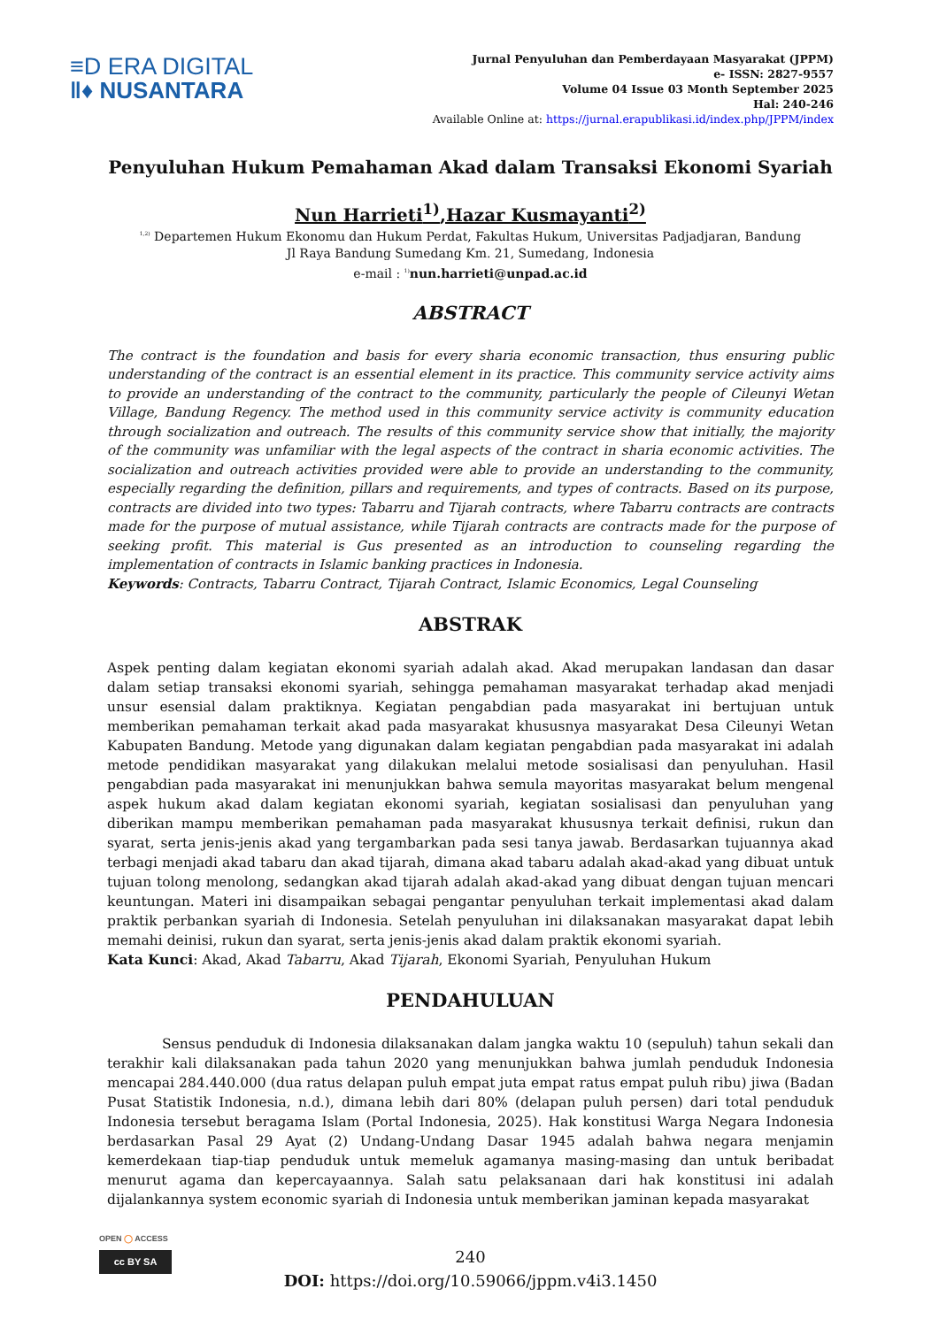≡D ERA DIGITAL
‖♦ NUSANTARA
Jurnal Penyuluhan dan Pemberdayaan Masyarakat (JPPM)
e- ISSN: 2827-9557
Volume 04 Issue 03 Month September 2025
Hal: 240-246
Available Online at: https://jurnal.erapublikasi.id/index.php/JPPM/index
Penyuluhan Hukum Pemahaman Akad dalam Transaksi Ekonomi Syariah
Nun Harrieti<sup>1)</sup>,Hazar Kusmayanti<sup>2)</sup>
<sup>1,2)</sup> Departemen Hukum Ekonomu dan Hukum Perdat, Fakultas Hukum, Universitas Padjadjaran, Bandung
Jl Raya Bandung Sumedang Km. 21, Sumedang, Indonesia
e-mail : <sup>1)</sup>nun.harrieti@unpad.ac.id
ABSTRACT
The contract is the foundation and basis for every sharia economic transaction, thus ensuring public understanding of the contract is an essential element in its practice. This community service activity aims to provide an understanding of the contract to the community, particularly the people of Cileunyi Wetan Village, Bandung Regency. The method used in this community service activity is community education through socialization and outreach. The results of this community service show that initially, the majority of the community was unfamiliar with the legal aspects of the contract in sharia economic activities. The socialization and outreach activities provided were able to provide an understanding to the community, especially regarding the definition, pillars and requirements, and types of contracts. Based on its purpose, contracts are divided into two types: Tabarru and Tijarah contracts, where Tabarru contracts are contracts made for the purpose of mutual assistance, while Tijarah contracts are contracts made for the purpose of seeking profit. This material is Gus presented as an introduction to counseling regarding the implementation of contracts in Islamic banking practices in Indonesia.
Keywords: Contracts, Tabarru Contract, Tijarah Contract, Islamic Economics, Legal Counseling
ABSTRAK
Aspek penting dalam kegiatan ekonomi syariah adalah akad. Akad merupakan landasan dan dasar dalam setiap transaksi ekonomi syariah, sehingga pemahaman masyarakat terhadap akad menjadi unsur esensial dalam praktiknya. Kegiatan pengabdian pada masyarakat ini bertujuan untuk memberikan pemahaman terkait akad pada masyarakat khususnya masyarakat Desa Cileunyi Wetan Kabupaten Bandung. Metode yang digunakan dalam kegiatan pengabdian pada masyarakat ini adalah metode pendidikan masyarakat yang dilakukan melalui metode sosialisasi dan penyuluhan. Hasil pengabdian pada masyarakat ini menunjukkan bahwa semula mayoritas masyarakat belum mengenal aspek hukum akad dalam kegiatan ekonomi syariah, kegiatan sosialisasi dan penyuluhan yang diberikan mampu memberikan pemahaman pada masyarakat khususnya terkait definisi, rukun dan syarat, serta jenis-jenis akad yang tergambarkan pada sesi tanya jawab. Berdasarkan tujuannya akad terbagi menjadi akad tabaru dan akad tijarah, dimana akad tabaru adalah akad-akad yang dibuat untuk tujuan tolong menolong, sedangkan akad tijarah adalah akad-akad yang dibuat dengan tujuan mencari keuntungan. Materi ini disampaikan sebagai pengantar penyuluhan terkait implementasi akad dalam praktik perbankan syariah di Indonesia. Setelah penyuluhan ini dilaksanakan masyarakat dapat lebih memahi deinisi, rukun dan syarat, serta jenis-jenis akad dalam praktik ekonomi syariah.
Kata Kunci: Akad, Akad Tabarru, Akad Tijarah, Ekonomi Syariah, Penyuluhan Hukum
PENDAHULUAN
Sensus penduduk di Indonesia dilaksanakan dalam jangka waktu 10 (sepuluh) tahun sekali dan terakhir kali dilaksanakan pada tahun 2020 yang menunjukkan bahwa jumlah penduduk Indonesia mencapai 284.440.000 (dua ratus delapan puluh empat juta empat ratus empat puluh ribu) jiwa (Badan Pusat Statistik Indonesia, n.d.), dimana lebih dari 80% (delapan puluh persen) dari total penduduk Indonesia tersebut beragama Islam (Portal Indonesia, 2025). Hak konstitusi Warga Negara Indonesia berdasarkan Pasal 29 Ayat (2) Undang-Undang Dasar 1945 adalah bahwa negara menjamin kemerdekaan tiap-tiap penduduk untuk memeluk agamanya masing-masing dan untuk beribadat menurut agama dan kepercayaannya. Salah satu pelaksanaan dari hak konstitusi ini adalah dijalankannya system economic syariah di Indonesia untuk memberikan jaminan kepada masyarakat
240
DOI: https://doi.org/10.59066/jppm.v4i3.1450
OPEN ◯ ACCESS
cc BY SA